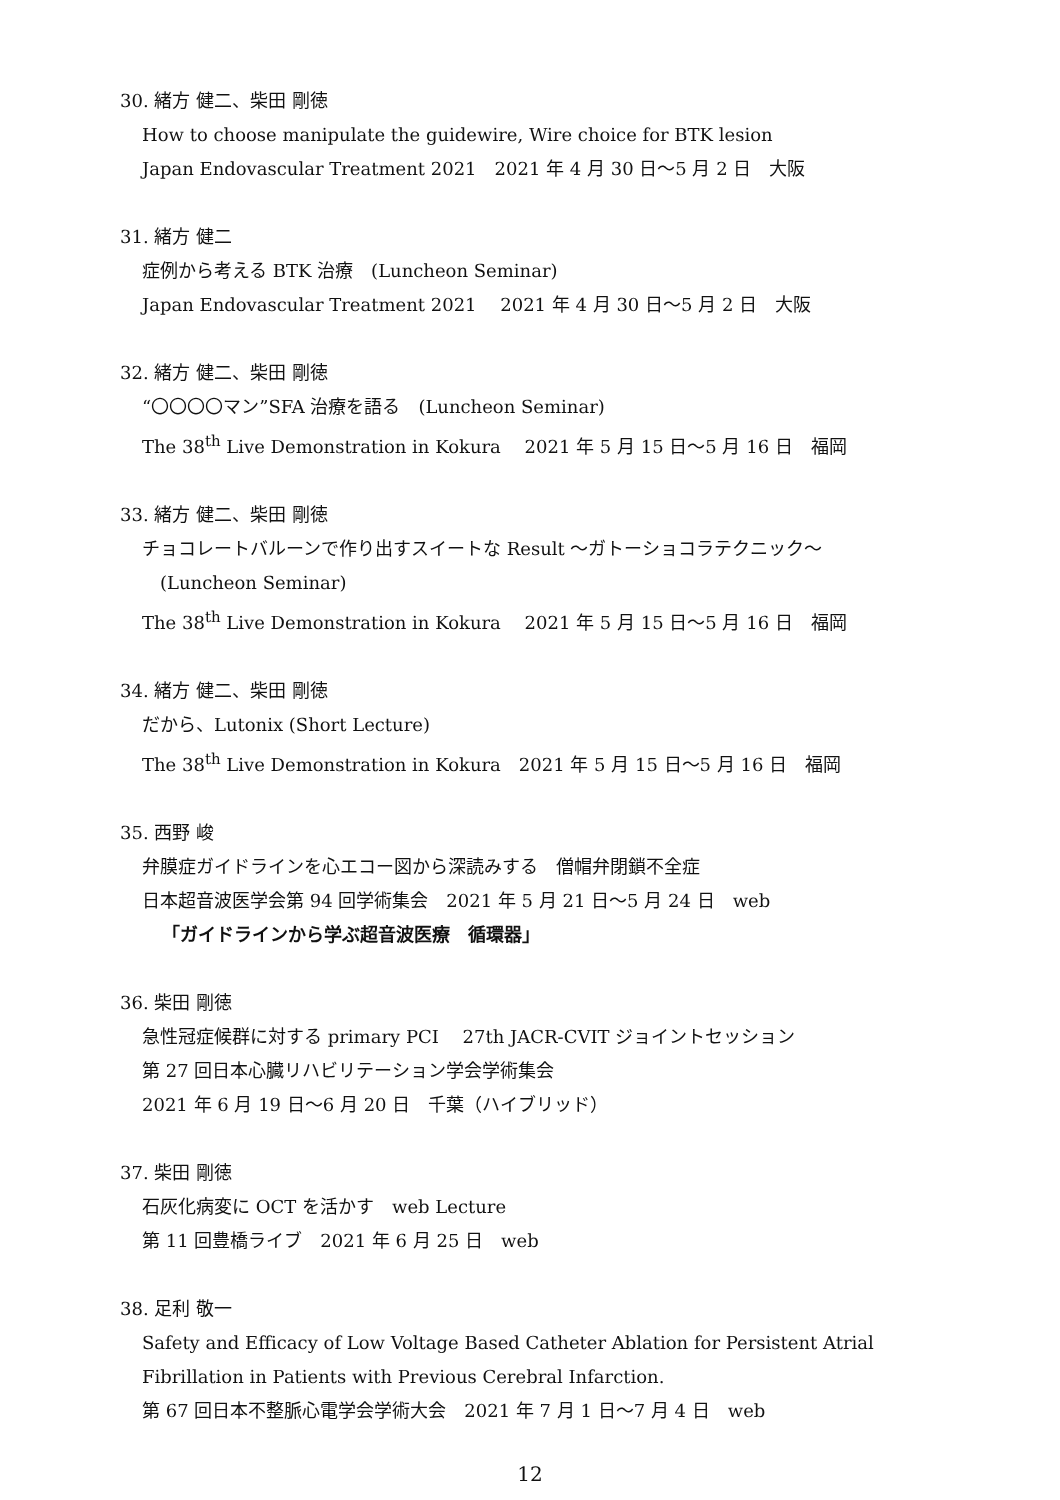30. 緒方 健二、柴田 剛徳
How to choose manipulate the guidewire, Wire choice for BTK lesion
Japan Endovascular Treatment 2021　2021 年 4 月 30 日～5 月 2 日　大阪
31. 緒方 健二
症例から考える BTK 治療　(Luncheon Seminar)
Japan Endovascular Treatment 2021　 2021 年 4 月 30 日～5 月 2 日　大阪
32. 緒方 健二、柴田 剛徳
“〇〇〇〇マン”SFA 治療を語る　(Luncheon Seminar)
The 38<sup>th</sup> Live Demonstration in Kokura　 2021 年 5 月 15 日～5 月 16 日　福岡
33. 緒方 健二、柴田 剛徳
チョコレートバルーンで作り出すスイートな Result ～ガトーショコラテクニック～
(Luncheon Seminar)
The 38<sup>th</sup> Live Demonstration in Kokura　 2021 年 5 月 15 日～5 月 16 日　福岡
34. 緒方 健二、柴田 剛徳
だから、Lutonix (Short Lecture)
The 38<sup>th</sup> Live Demonstration in Kokura　2021 年 5 月 15 日～5 月 16 日　福岡
35. 西野 峻
弁膜症ガイドラインを心エコー図から深読みする　僧帽弁閉鎖不全症
日本超音波医学会第 94 回学術集会　2021 年 5 月 21 日～5 月 24 日　web
「ガイドラインから学ぶ超音波医療　循環器」
36. 柴田 剛徳
急性冠症候群に対する primary PCI　 27th JACR-CVIT ジョイントセッション
第 27 回日本心臓リハビリテーション学会学術集会
2021 年 6 月 19 日～6 月 20 日　千葉（ハイブリッド）
37. 柴田 剛徳
石灰化病変に OCT を活かす　web Lecture
第 11 回豊橋ライブ　2021 年 6 月 25 日　web
38. 足利 敬一
Safety and Efficacy of Low Voltage Based Catheter Ablation for Persistent Atrial
Fibrillation in Patients with Previous Cerebral Infarction.
第 67 回日本不整脈心電学会学術大会　2021 年 7 月 1 日～7 月 4 日　web
12